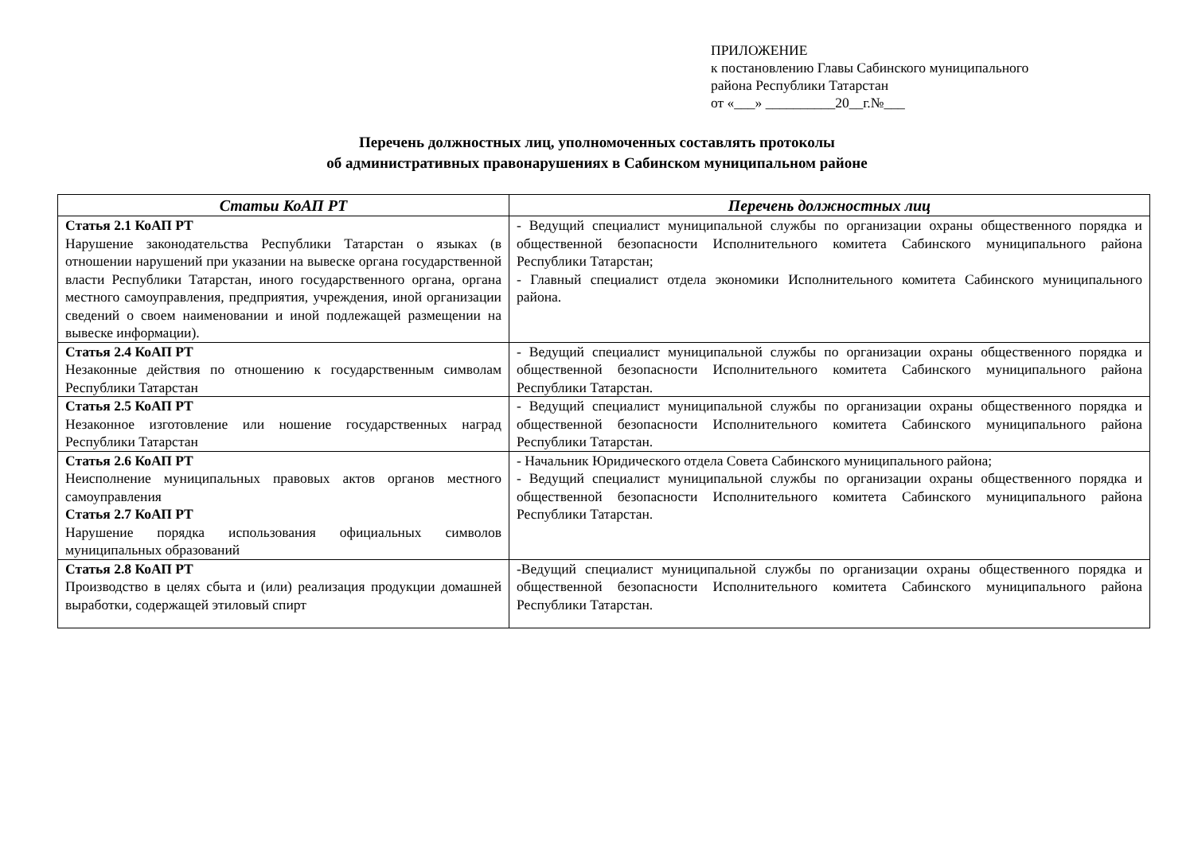ПРИЛОЖЕНИЕ
к постановлению Главы Сабинского муниципального
района Республики Татарстан
от «___» __________20__г.№___
Перечень должностных лиц, уполномоченных составлять протоколы
об административных правонарушениях в Сабинском муниципальном районе
| Статьи КоАП РТ | Перечень должностных лиц |
| --- | --- |
| Статья 2.1 КоАП РТ Нарушение законодательства Республики Татарстан о языках (в отношении нарушений при указании на вывеске органа государственной власти Республики Татарстан, иного государственного органа, органа местного самоуправления, предприятия, учреждения, иной организации сведений о своем наименовании и иной подлежащей размещении на вывеске информации). | - Ведущий специалист муниципальной службы по организации охраны общественного порядка и общественной безопасности Исполнительного комитета Сабинского муниципального района Республики Татарстан; - Главный специалист отдела экономики Исполнительного комитета Сабинского муниципального района. |
| Статья 2.4 КоАП РТ Незаконные действия по отношению к государственным символам Республики Татарстан | - Ведущий специалист муниципальной службы по организации охраны общественного порядка и общественной безопасности Исполнительного комитета Сабинского муниципального района Республики Татарстан. |
| Статья 2.5 КоАП РТ Незаконное изготовление или ношение государственных наград Республики Татарстан | - Ведущий специалист муниципальной службы по организации охраны общественного порядка и общественной безопасности Исполнительного комитета Сабинского муниципального района Республики Татарстан. |
| Статья 2.6 КоАП РТ Неисполнение муниципальных правовых актов органов местного самоуправления Статья 2.7 КоАП РТ Нарушение порядка использования официальных символов муниципальных образований | - Начальник Юридического отдела Совета Сабинского муниципального района; - Ведущий специалист муниципальной службы по организации охраны общественного порядка и общественной безопасности Исполнительного комитета Сабинского муниципального района Республики Татарстан. |
| Статья 2.8 КоАП РТ Производство в целях сбыта и (или) реализация продукции домашней выработки, содержащей этиловый спирт | -Ведущий специалист муниципальной службы по организации охраны общественного порядка и общественной безопасности Исполнительного комитета Сабинского муниципального района Республики Татарстан. |